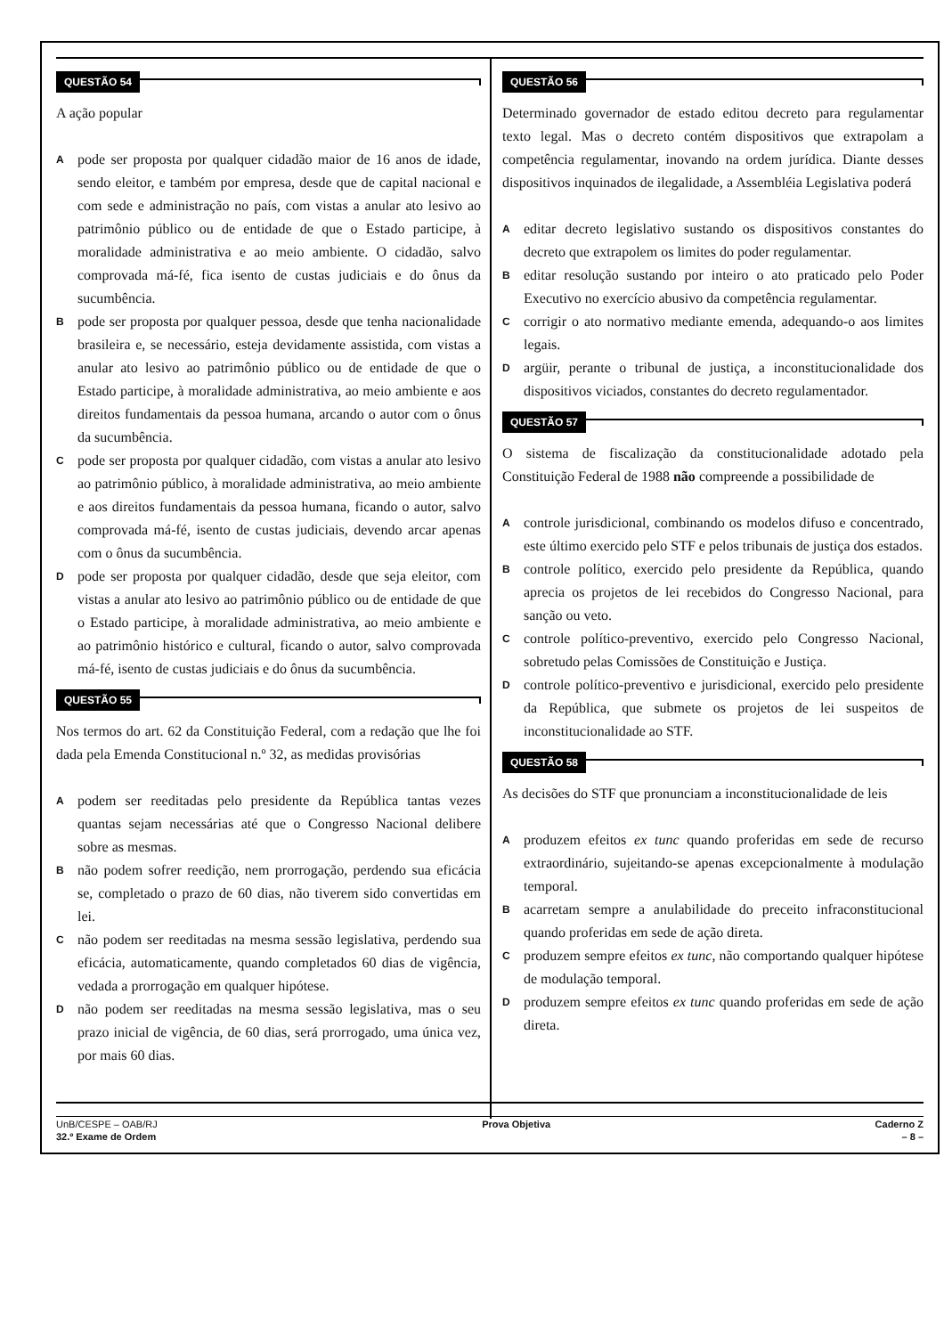QUESTÃO 54
A ação popular
A
pode ser proposta por qualquer cidadão maior de 16 anos de idade, sendo eleitor, e também por empresa, desde que de capital nacional e com sede e administração no país, com vistas a anular ato lesivo ao patrimônio público ou de entidade de que o Estado participe, à moralidade administrativa e ao meio ambiente. O cidadão, salvo comprovada má-fé, fica isento de custas judiciais e do ônus da sucumbência.
B
pode ser proposta por qualquer pessoa, desde que tenha nacionalidade brasileira e, se necessário, esteja devidamente assistida, com vistas a anular ato lesivo ao patrimônio público ou de entidade de que o Estado participe, à moralidade administrativa, ao meio ambiente e aos direitos fundamentais da pessoa humana, arcando o autor com o ônus da sucumbência.
C
pode ser proposta por qualquer cidadão, com vistas a anular ato lesivo ao patrimônio público, à moralidade administrativa, ao meio ambiente e aos direitos fundamentais da pessoa humana, ficando o autor, salvo comprovada má-fé, isento de custas judiciais, devendo arcar apenas com o ônus da sucumbência.
D
pode ser proposta por qualquer cidadão, desde que seja eleitor, com vistas a anular ato lesivo ao patrimônio público ou de entidade de que o Estado participe, à moralidade administrativa, ao meio ambiente e ao patrimônio histórico e cultural, ficando o autor, salvo comprovada má-fé, isento de custas judiciais e do ônus da sucumbência.
QUESTÃO 55
Nos termos do art. 62 da Constituição Federal, com a redação que lhe foi dada pela Emenda Constitucional n.º 32, as medidas provisórias
A
podem ser reeditadas pelo presidente da República tantas vezes quantas sejam necessárias até que o Congresso Nacional delibere sobre as mesmas.
B
não podem sofrer reedição, nem prorrogação, perdendo sua eficácia se, completado o prazo de 60 dias, não tiverem sido convertidas em lei.
C
não podem ser reeditadas na mesma sessão legislativa, perdendo sua eficácia, automaticamente, quando completados 60 dias de vigência, vedada a prorrogação em qualquer hipótese.
D
não podem ser reeditadas na mesma sessão legislativa, mas o seu prazo inicial de vigência, de 60 dias, será prorrogado, uma única vez, por mais 60 dias.
QUESTÃO 56
Determinado governador de estado editou decreto para regulamentar texto legal. Mas o decreto contém dispositivos que extrapolam a competência regulamentar, inovando na ordem jurídica. Diante desses dispositivos inquinados de ilegalidade, a Assembléia Legislativa poderá
A
editar decreto legislativo sustando os dispositivos constantes do decreto que extrapolem os limites do poder regulamentar.
B
editar resolução sustando por inteiro o ato praticado pelo Poder Executivo no exercício abusivo da competência regulamentar.
C
corrigir o ato normativo mediante emenda, adequando-o aos limites legais.
D
argüir, perante o tribunal de justiça, a inconstitucionalidade dos dispositivos viciados, constantes do decreto regulamentador.
QUESTÃO 57
O sistema de fiscalização da constitucionalidade adotado pela Constituição Federal de 1988 não compreende a possibilidade de
A
controle jurisdicional, combinando os modelos difuso e concentrado, este último exercido pelo STF e pelos tribunais de justiça dos estados.
B
controle político, exercido pelo presidente da República, quando aprecia os projetos de lei recebidos do Congresso Nacional, para sanção ou veto.
C
controle político-preventivo, exercido pelo Congresso Nacional, sobretudo pelas Comissões de Constituição e Justiça.
D
controle político-preventivo e jurisdicional, exercido pelo presidente da República, que submete os projetos de lei suspeitos de inconstitucionalidade ao STF.
QUESTÃO 58
As decisões do STF que pronunciam a inconstitucionalidade de leis
A
produzem efeitos ex tunc quando proferidas em sede de recurso extraordinário, sujeitando-se apenas excepcionalmente à modulação temporal.
B
acarretam sempre a anulabilidade do preceito infraconstitucional quando proferidas em sede de ação direta.
C
produzem sempre efeitos ex tunc, não comportando qualquer hipótese de modulação temporal.
D
produzem sempre efeitos ex tunc quando proferidas em sede de ação direta.
UnB/CESPE – OAB/RJ Prova Objetiva Caderno Z
32.º Exame de Ordem – 8 –